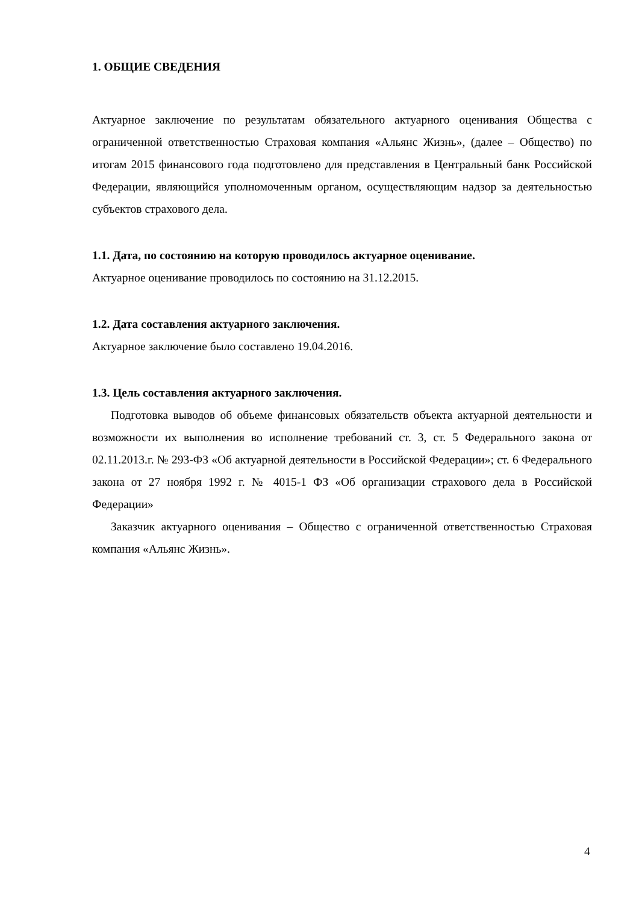1. ОБЩИЕ СВЕДЕНИЯ
Актуарное заключение по результатам обязательного актуарного оценивания Общества с ограниченной ответственностью Страховая компания «Альянс Жизнь», (далее – Общество) по итогам 2015 финансового года подготовлено для представления в Центральный банк Российской Федерации, являющийся уполномоченным органом, осуществляющим надзор за деятельностью субъектов страхового дела.
1.1. Дата, по состоянию на которую проводилось актуарное оценивание.
Актуарное оценивание проводилось по состоянию на 31.12.2015.
1.2. Дата составления актуарного заключения.
Актуарное заключение было составлено 19.04.2016.
1.3. Цель составления актуарного заключения.
Подготовка выводов об объеме финансовых обязательств объекта актуарной деятельности и возможности их выполнения во исполнение требований ст. 3, ст. 5 Федерального закона от 02.11.2013.г. № 293-ФЗ «Об актуарной деятельности в Российской Федерации»; ст. 6 Федерального закона от 27 ноября 1992 г. № 4015-1 ФЗ «Об организации страхового дела в Российской Федерации»
Заказчик актуарного оценивания – Общество с ограниченной ответственностью Страховая компания «Альянс Жизнь».
4